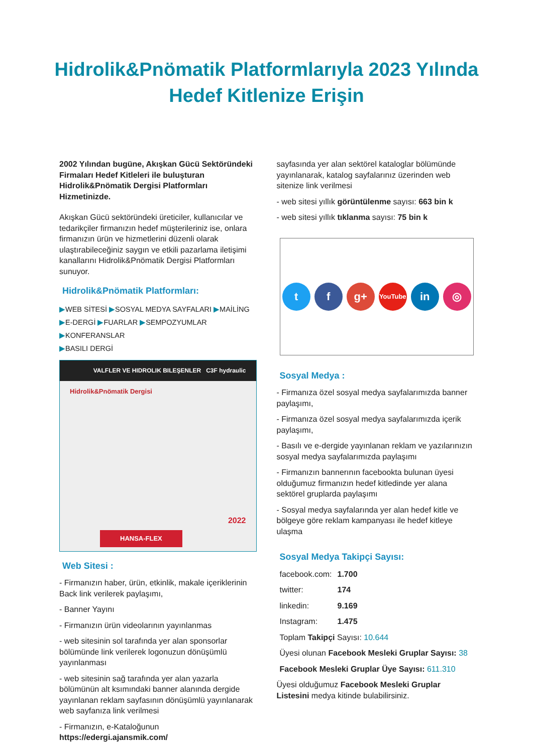Hidrolik&Pnömatik Platformlarıyla 2023 Yılında
Hedef Kitlenize Erişin
2002 Yılından bugüne, Akışkan Gücü Sektöründeki Firmaları Hedef Kitleleri ile buluşturan Hidrolik&Pnömatik Dergisi Platformları Hizmetinizde.
Akışkan Gücü sektöründeki üreticiler, kullanıcılar ve tedarikçiler firmanızın hedef müşterileriniz ise, onlara firmanızın ürün ve hizmetlerini düzenli olarak ulaştırabileceğiniz saygın ve etkili pazarlama iletişimi kanallarını Hidrolik&Pnömatik Dergisi Platformları sunuyor.
Hidrolik&Pnömatik Platformları:
▶WEB SİTESİ ▶SOSYAL MEDYA SAYFALARI ▶MAİLİNG
▶E-DERGİ ▶FUARLAR ▶SEMPOZYUMLAR ▶KONFERANSLAR
▶BASILI DERGİ
VALFLER VE HIDROLIK BILEŞENLER C3F hydraulic
Hidrolik&Pnömatik Dergisi
HANSA-FLEX
2022
Web Sitesi :
- Firmanızın haber, ürün, etkinlik, makale içeriklerinin Back link verilerek paylaşımı,
- Banner Yayını
- Firmanızın ürün videolarının yayınlanmas
- web sitesinin sol tarafında yer alan sponsorlar bölümünde link verilerek logonuzun dönüşümlü yayınlanması
- web sitesinin sağ tarafında yer alan yazarla bölümünün alt ksımındaki banner alanında dergide yayınlanan reklam sayfasının dönüşümlü yayınlanarak web sayfanıza link verilmesi
- Firmanızın, e-Kataloğunun https://edergi.ajansmik.com/
sayfasında yer alan sektörel kataloglar bölümünde yayınlanarak, katalog sayfalarınız üzerinden web sitenize link verilmesi
- web sitesi yıllık görüntülenme sayısı: 663 bin k
- web sitesi yıllık tıklanma sayısı: 75 bin k
t f g+
YouTube
in ◎
Sosyal Medya :
- Firmanıza özel sosyal medya sayfalarımızda banner paylaşımı,
- Firmanıza özel sosyal medya sayfalarımızda içerik paylaşımı,
- Basılı ve e-dergide yayınlanan reklam ve yazılarınızın sosyal medya sayfalarımızda paylaşımı
- Firmanızın bannerının facebookta bulunan üyesi olduğumuz firmanızın hedef kitledinde yer alana sektörel gruplarda paylaşımı
- Sosyal medya sayfalarında yer alan hedef kitle ve bölgeye göre reklam kampanyası ile hedef kitleye ulaşma
Sosyal Medya Takipçi Sayısı:
facebook.com: 1.700
twitter: 174
linkedin: 9.169
Instagram: 1.475
Toplam Takipçi Sayısı: 10.644
Üyesi olunan Facebook Mesleki Gruplar Sayısı: 38
Facebook Mesleki Gruplar Üye Sayısı: 611.310
Üyesi olduğumuz Facebook Mesleki Gruplar Listesini medya kitinde bulabilirsiniz.